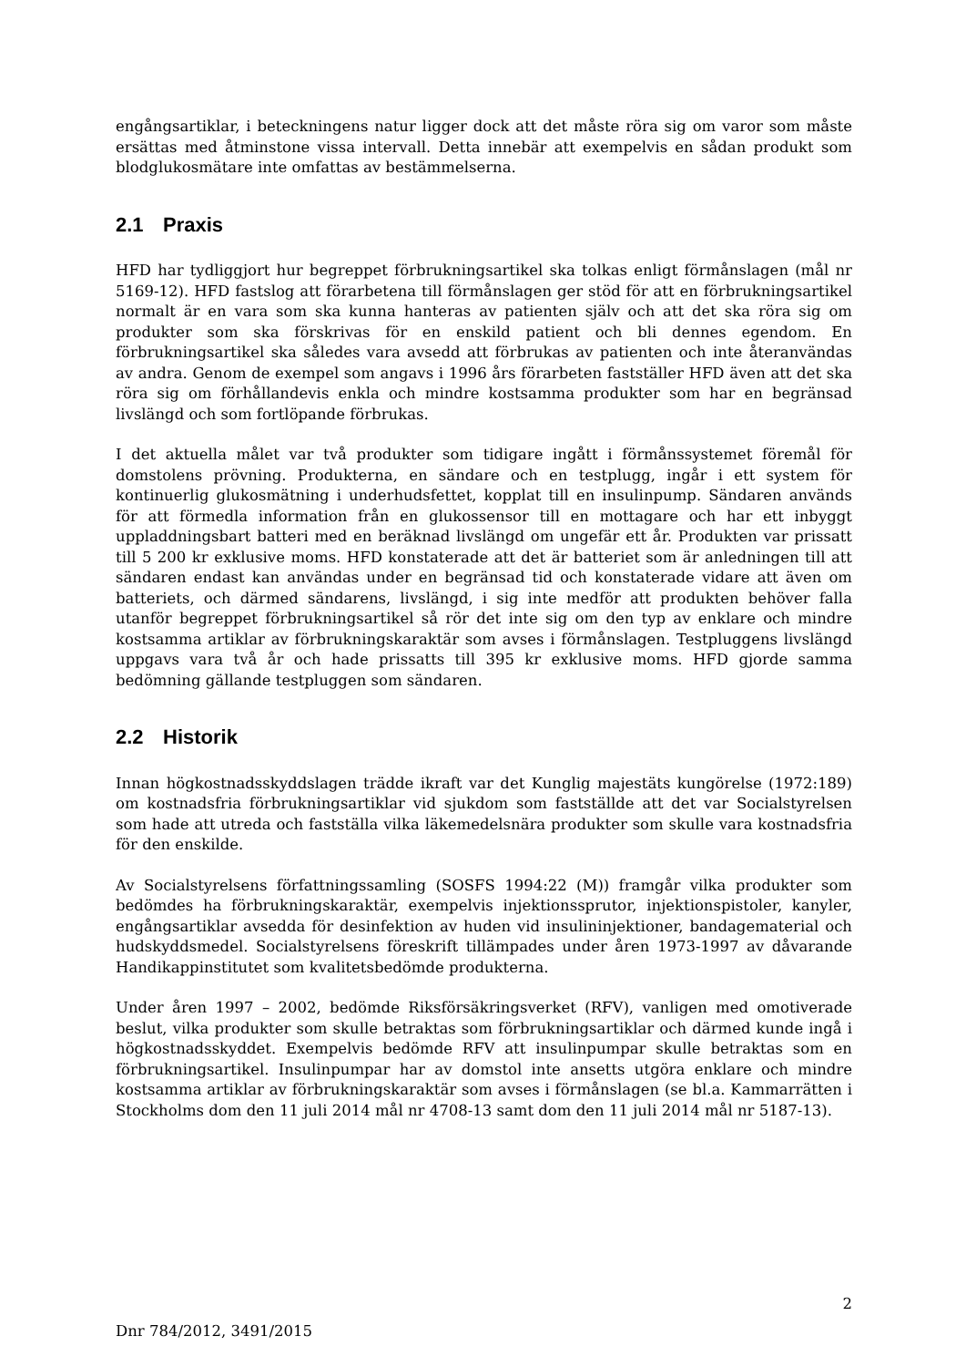engångsartiklar, i beteckningens natur ligger dock att det måste röra sig om varor som måste ersättas med åtminstone vissa intervall. Detta innebär att exempelvis en sådan produkt som blodglukosmätare inte omfattas av bestämmelserna.
2.1 Praxis
HFD har tydliggjort hur begreppet förbrukningsartikel ska tolkas enligt förmånslagen (mål nr 5169-12). HFD fastslog att förarbetena till förmånslagen ger stöd för att en förbrukningsartikel normalt är en vara som ska kunna hanteras av patienten själv och att det ska röra sig om produkter som ska förskrivas för en enskild patient och bli dennes egendom. En förbrukningsartikel ska således vara avsedd att förbrukas av patienten och inte återanvändas av andra. Genom de exempel som angavs i 1996 års förarbeten fastställer HFD även att det ska röra sig om förhållandevis enkla och mindre kostsamma produkter som har en begränsad livslängd och som fortlöpande förbrukas.
I det aktuella målet var två produkter som tidigare ingått i förmånssystemet föremål för domstolens prövning. Produkterna, en sändare och en testplugg, ingår i ett system för kontinuerlig glukosmätning i underhudsfettet, kopplat till en insulinpump. Sändaren används för att förmedla information från en glukossensor till en mottagare och har ett inbyggt uppladdningsbart batteri med en beräknad livslängd om ungefär ett år. Produkten var prissatt till 5 200 kr exklusive moms. HFD konstaterade att det är batteriet som är anledningen till att sändaren endast kan användas under en begränsad tid och konstaterade vidare att även om batteriets, och därmed sändarens, livslängd, i sig inte medför att produkten behöver falla utanför begreppet förbrukningsartikel så rör det inte sig om den typ av enklare och mindre kostsamma artiklar av förbrukningskaraktär som avses i förmånslagen. Testpluggens livslängd uppgavs vara två år och hade prissatts till 395 kr exklusive moms. HFD gjorde samma bedömning gällande testpluggen som sändaren.
2.2 Historik
Innan högkostnadsskyddslagen trädde ikraft var det Kunglig majestäts kungörelse (1972:189) om kostnadsfria förbrukningsartiklar vid sjukdom som fastställde att det var Socialstyrelsen som hade att utreda och fastställa vilka läkemedelsnära produkter som skulle vara kostnadsfria för den enskilde.
Av Socialstyrelsens författningssamling (SOSFS 1994:22 (M)) framgår vilka produkter som bedömdes ha förbrukningskaraktär, exempelvis injektionssprutor, injektionspistoler, kanyler, engångsartiklar avsedda för desinfektion av huden vid insulininjektioner, bandagematerial och hudskyddsmedel. Socialstyrelsens föreskrift tillämpades under åren 1973-1997 av dåvarande Handikappinstitutet som kvalitetsbedömde produkterna.
Under åren 1997 – 2002, bedömde Riksförsäkringsverket (RFV), vanligen med omotiverade beslut, vilka produkter som skulle betraktas som förbrukningsartiklar och därmed kunde ingå i högkostnadsskyddet. Exempelvis bedömde RFV att insulinpumpar skulle betraktas som en förbrukningsartikel. Insulinpumpar har av domstol inte ansetts utgöra enklare och mindre kostsamma artiklar av förbrukningskaraktär som avses i förmånslagen (se bl.a. Kammarrätten i Stockholms dom den 11 juli 2014 mål nr 4708-13 samt dom den 11 juli 2014 mål nr 5187-13).
2
Dnr 784/2012, 3491/2015